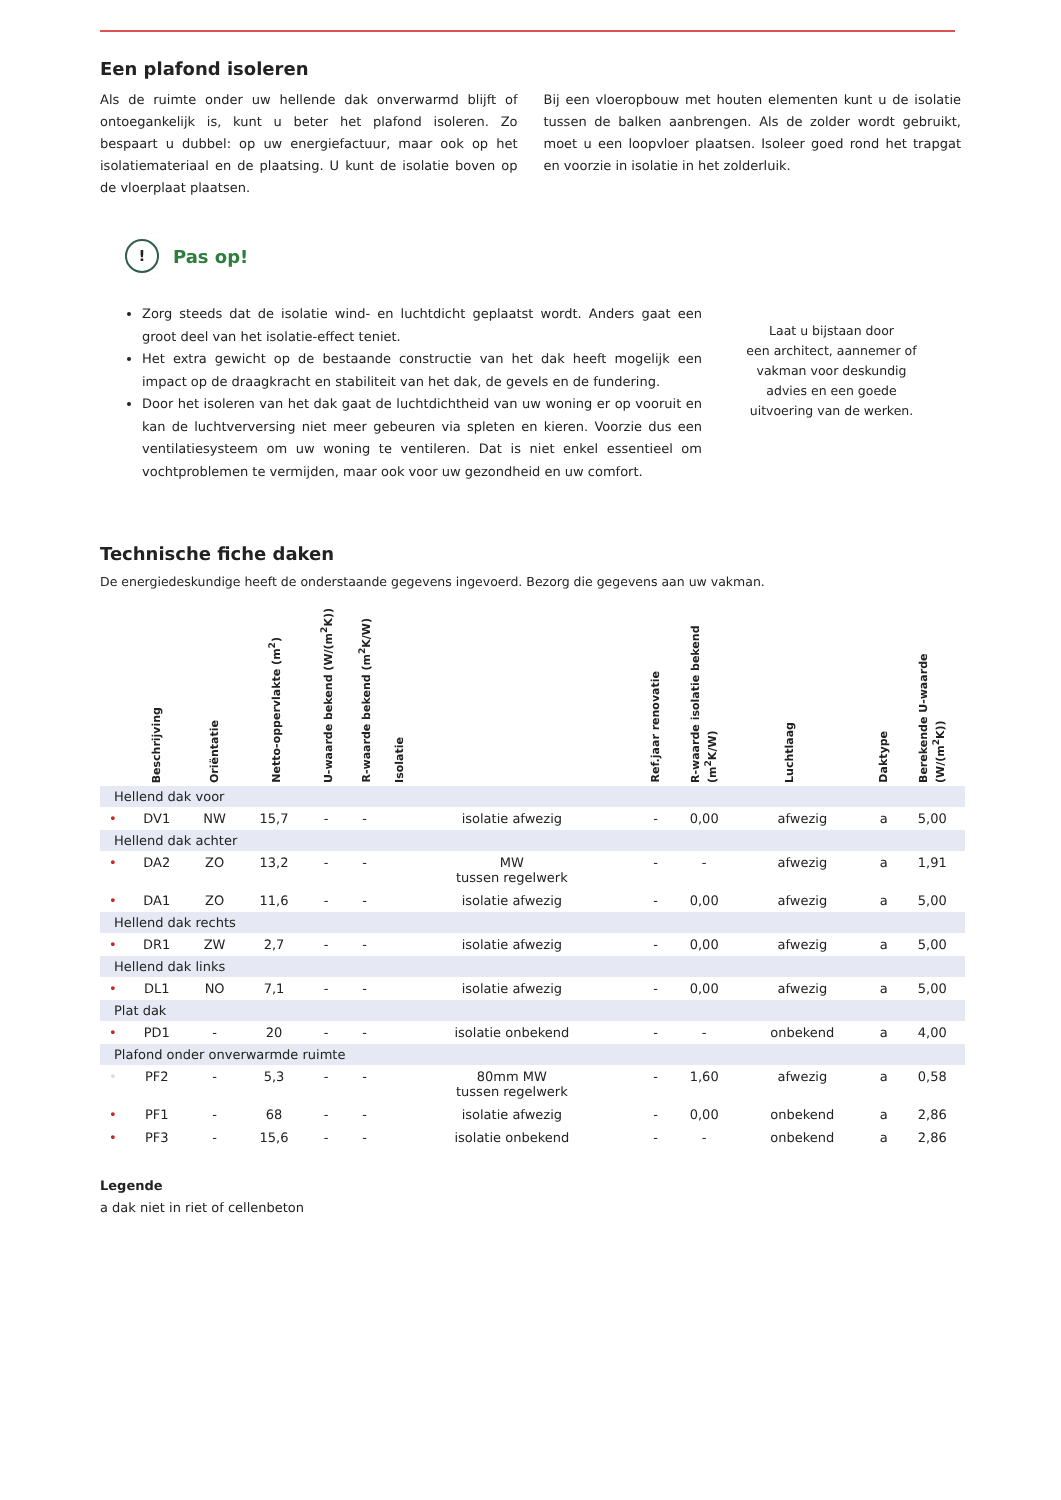Een plafond isoleren
Als de ruimte onder uw hellende dak onverwarmd blijft of ontoegankelijk is, kunt u beter het plafond isoleren. Zo bespaart u dubbel: op uw energiefactuur, maar ook op het isolatiemateriaal en de plaatsing. U kunt de isolatie boven op de vloerplaat plaatsen.
Bij een vloeropbouw met houten elementen kunt u de isolatie tussen de balken aanbrengen. Als de zolder wordt gebruikt, moet u een loopvloer plaatsen. Isoleer goed rond het trapgat en voorzie in isolatie in het zolderluik.
!
Pas op!
Zorg steeds dat de isolatie wind- en luchtdicht geplaatst wordt. Anders gaat een groot deel van het isolatie-effect teniet.
Het extra gewicht op de bestaande constructie van het dak heeft mogelijk een impact op de draagkracht en stabiliteit van het dak, de gevels en de fundering.
Door het isoleren van het dak gaat de luchtdichtheid van uw woning er op vooruit en kan de luchtverversing niet meer gebeuren via spleten en kieren. Voorzie dus een ventilatiesysteem om uw woning te ventileren. Dat is niet enkel essentieel om vochtproblemen te vermijden, maar ook voor uw gezondheid en uw comfort.
Laat u bijstaan door
een architect, aannemer of
vakman voor deskundig
advies en een goede
uitvoering van de werken.
Technische fiche daken
De energiedeskundige heeft de onderstaande gegevens ingevoerd. Bezorg die gegevens aan uw vakman.
| | Beschrijving | Oriëntatie | Netto-oppervlakte (m<sup>2</sup>) | U-waarde bekend (W/(m<sup>2</sup>K)) | R-waarde bekend (m<sup>2</sup>K/W) | Isolatie | | Ref.jaar renovatie | R-waarde isolatie bekend (m<sup>2</sup>K/W) | Luchtlaag | | Daktype | Berekende U-waarde (W/(m<sup>2</sup>K)) |
| --- | --- | --- | --- | --- | --- | --- | --- | --- | --- | --- | --- | --- | --- |
| Hellend dak voor | | | | | | | | | | | | | |
| • | DV1 | NW | 15,7 | - | - | isolatie afwezig | | - | 0,00 | afwezig | | a | 5,00 |
| Hellend dak achter | | | | | | | | | | | | | |
| • | DA2 | ZO | 13,2 | - | - | MW tussen regelwerk | | - | - | afwezig | | a | 1,91 |
| • | DA1 | ZO | 11,6 | - | - | isolatie afwezig | | - | 0,00 | afwezig | | a | 5,00 |
| Hellend dak rechts | | | | | | | | | | | | | |
| • | DR1 | ZW | 2,7 | - | - | isolatie afwezig | | - | 0,00 | afwezig | | a | 5,00 |
| Hellend dak links | | | | | | | | | | | | | |
| • | DL1 | NO | 7,1 | - | - | isolatie afwezig | | - | 0,00 | afwezig | | a | 5,00 |
| Plat dak | | | | | | | | | | | | | |
| • | PD1 | - | 20 | - | - | isolatie onbekend | | - | - | onbekend | | a | 4,00 |
| Plafond onder onverwarmde ruimte | | | | | | | | | | | | | |
| • | PF2 | - | 5,3 | - | - | 80mm MW tussen regelwerk | | - | 1,60 | afwezig | | a | 0,58 |
| • | PF1 | - | 68 | - | - | isolatie afwezig | | - | 0,00 | onbekend | | a | 2,86 |
| • | PF3 | - | 15,6 | - | - | isolatie onbekend | | - | - | onbekend | | a | 2,86 |
Legende
a dak niet in riet of cellenbeton